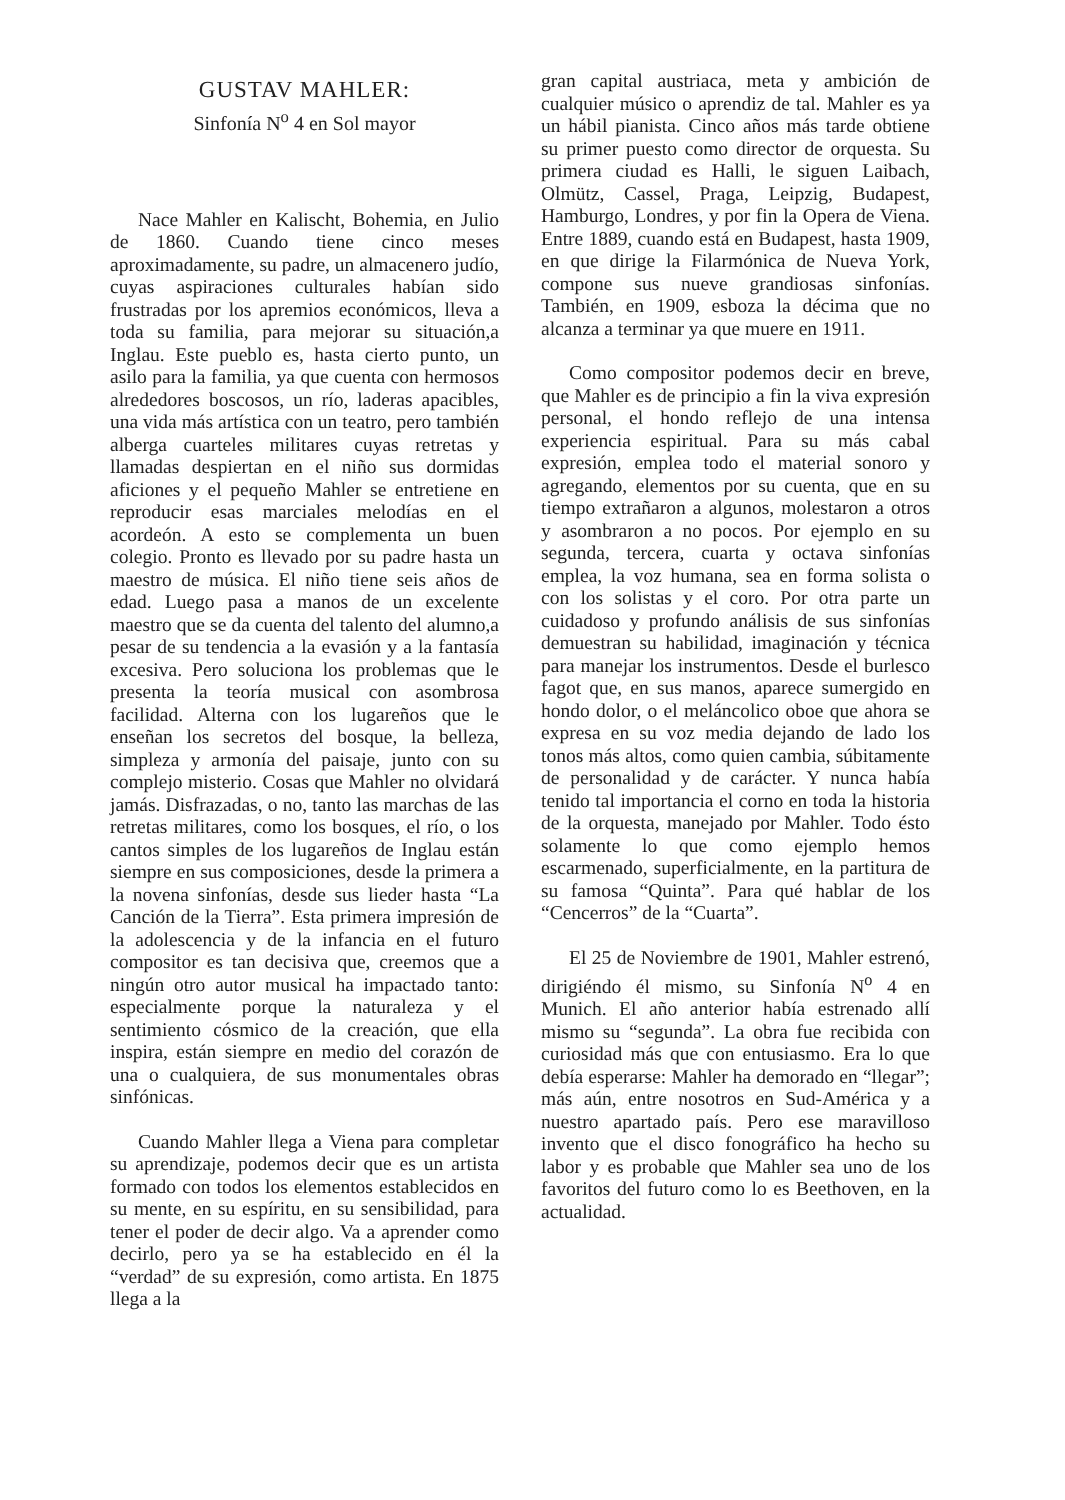GUSTAV MAHLER:
Sinfonía N<sup>o</sup> 4 en Sol mayor
Nace Mahler en Kalischt, Bohemia, en Julio de 1860. Cuando tiene cinco meses aproximadamente, su padre, un almacenero judío, cuyas aspiraciones culturales habían sido frustradas por los apremios económicos, lleva a toda su familia, para mejorar su situación,a Inglau. Este pueblo es, hasta cierto punto, un asilo para la familia, ya que cuenta con hermosos alrededores boscosos, un río, laderas apacibles, una vida más artística con un teatro, pero también alberga cuarteles militares cuyas retretas y llamadas despiertan en el niño sus dormidas aficiones y el pequeño Mahler se entretiene en reproducir esas marciales melodías en el acordeón. A esto se complementa un buen colegio. Pronto es llevado por su padre hasta un maestro de música. El niño tiene seis años de edad. Luego pasa a manos de un excelente maestro que se da cuenta del talento del alumno,a pesar de su tendencia a la evasión y a la fantasía excesiva. Pero soluciona los problemas que le presenta la teoría musical con asombrosa facilidad. Alterna con los lugareños que le enseñan los secretos del bosque, la belleza, simpleza y armonía del paisaje, junto con su complejo misterio. Cosas que Mahler no olvidará jamás. Disfrazadas, o no, tanto las marchas de las retretas militares, como los bosques, el río, o los cantos simples de los lugareños de Inglau están siempre en sus composiciones, desde la primera a la novena sinfonías, desde sus lieder hasta “La Canción de la Tierra”. Esta primera impresión de la adolescencia y de la infancia en el futuro compositor es tan decisiva que, creemos que a ningún otro autor musical ha impactado tanto: especialmente porque la naturaleza y el sentimiento cósmico de la creación, que ella inspira, están siempre en medio del corazón de una o cualquiera, de sus monumentales obras sinfónicas.
Cuando Mahler llega a Viena para completar su aprendizaje, podemos decir que es un artista formado con todos los elementos establecidos en su mente, en su espíritu, en su sensibilidad, para tener el poder de decir algo. Va a aprender como decirlo, pero ya se ha establecido en él la “verdad” de su expresión, como artista. En 1875 llega a la
gran capital austriaca, meta y ambición de cualquier músico o aprendiz de tal. Mahler es ya un hábil pianista. Cinco años más tarde obtiene su primer puesto como director de orquesta. Su primera ciudad es Halli, le siguen Laibach, Olmütz, Cassel, Praga, Leipzig, Budapest, Hamburgo, Londres, y por fin la Opera de Viena. Entre 1889, cuando está en Budapest, hasta 1909, en que dirige la Filarmónica de Nueva York, compone sus nueve grandiosas sinfonías. También, en 1909, esboza la décima que no alcanza a terminar ya que muere en 1911.
Como compositor podemos decir en breve, que Mahler es de principio a fin la viva expresión personal, el hondo reflejo de una intensa experiencia espiritual. Para su más cabal expresión, emplea todo el material sonoro y agregando, elementos por su cuenta, que en su tiempo extrañaron a algunos, molestaron a otros y asombraron a no pocos. Por ejemplo en su segunda, tercera, cuarta y octava sinfonías emplea, la voz humana, sea en forma solista o con los solistas y el coro. Por otra parte un cuidadoso y profundo análisis de sus sinfonías demuestran su habilidad, imaginación y técnica para manejar los instrumentos. Desde el burlesco fagot que, en sus manos, aparece sumergido en hondo dolor, o el meláncolico oboe que ahora se expresa en su voz media dejando de lado los tonos más altos, como quien cambia, súbitamente de personalidad y de carácter. Y nunca había tenido tal importancia el corno en toda la historia de la orquesta, manejado por Mahler. Todo ésto solamente lo que como ejemplo hemos escarmenado, superficialmente, en la partitura de su famosa “Quinta”. Para qué hablar de los “Cencerros” de la “Cuarta”.
El 25 de Noviembre de 1901, Mahler estrenó, dirigiéndo él mismo, su Sinfonía N<sup>o</sup> 4 en Munich. El año anterior había estrenado allí mismo su “segunda”. La obra fue recibida con curiosidad más que con entusiasmo. Era lo que debía esperarse: Mahler ha demorado en “llegar”; más aún, entre nosotros en Sud-América y a nuestro apartado país. Pero ese maravilloso invento que el disco fonográfico ha hecho su labor y es probable que Mahler sea uno de los favoritos del futuro como lo es Beethoven, en la actualidad.